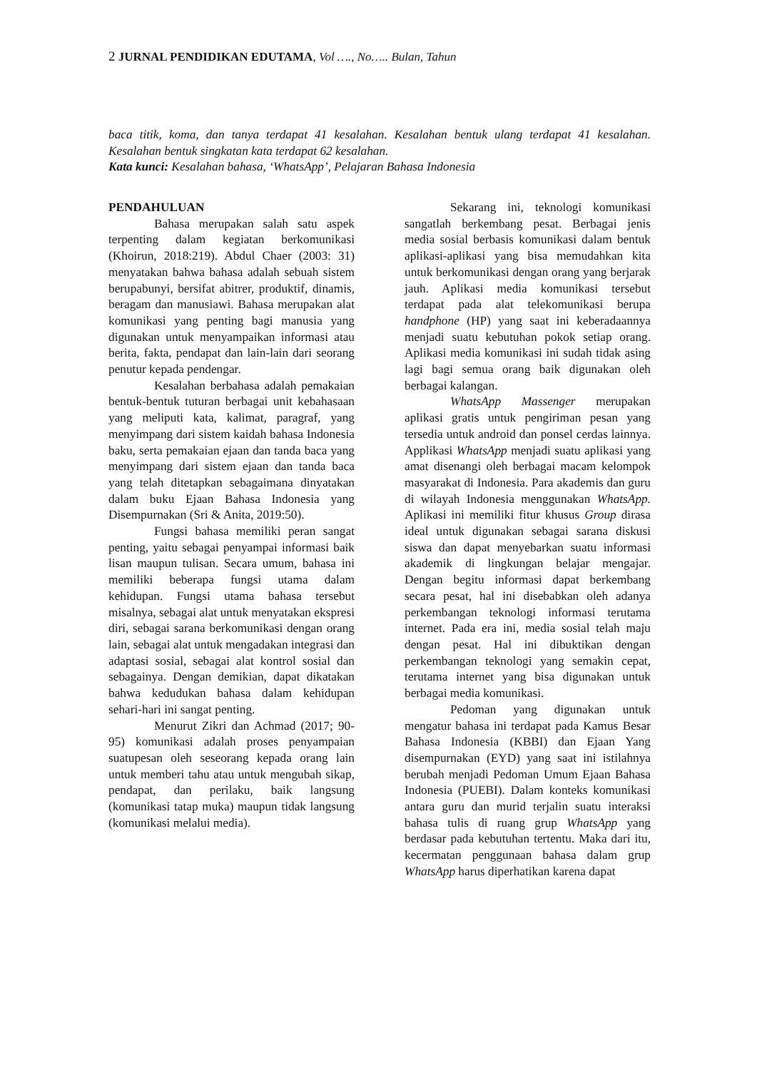2 JURNAL PENDIDIKAN EDUTAMA, Vol …., No….. Bulan, Tahun
baca titik, koma, dan tanya terdapat 41 kesalahan. Kesalahan bentuk ulang terdapat 41 kesalahan. Kesalahan bentuk singkatan kata terdapat 62 kesalahan.
Kata kunci: Kesalahan bahasa, ‘WhatsApp’, Pelajaran Bahasa Indonesia
PENDAHULUAN
Bahasa merupakan salah satu aspek terpenting dalam kegiatan berkomunikasi (Khoirun, 2018:219). Abdul Chaer (2003: 31) menyatakan bahwa bahasa adalah sebuah sistem berupabunyi, bersifat abitrer, produktif, dinamis, beragam dan manusiawi. Bahasa merupakan alat komunikasi yang penting bagi manusia yang digunakan untuk menyampaikan informasi atau berita, fakta, pendapat dan lain-lain dari seorang penutur kepada pendengar.
Kesalahan berbahasa adalah pemakaian bentuk-bentuk tuturan berbagai unit kebahasaan yang meliputi kata, kalimat, paragraf, yang menyimpang dari sistem kaidah bahasa Indonesia baku, serta pemakaian ejaan dan tanda baca yang menyimpang dari sistem ejaan dan tanda baca yang telah ditetapkan sebagaimana dinyatakan dalam buku Ejaan Bahasa Indonesia yang Disempurnakan (Sri & Anita, 2019:50).
Fungsi bahasa memiliki peran sangat penting, yaitu sebagai penyampai informasi baik lisan maupun tulisan. Secara umum, bahasa ini memiliki beberapa fungsi utama dalam kehidupan. Fungsi utama bahasa tersebut misalnya, sebagai alat untuk menyatakan ekspresi diri, sebagai sarana berkomunikasi dengan orang lain, sebagai alat untuk mengadakan integrasi dan adaptasi sosial, sebagai alat kontrol sosial dan sebagainya. Dengan demikian, dapat dikatakan bahwa kedudukan bahasa dalam kehidupan sehari-hari ini sangat penting.
Menurut Zikri dan Achmad (2017; 90-95) komunikasi adalah proses penyampaian suatupesan oleh seseorang kepada orang lain untuk memberi tahu atau untuk mengubah sikap, pendapat, dan perilaku, baik langsung (komunikasi tatap muka) maupun tidak langsung (komunikasi melalui media).
Sekarang ini, teknologi komunikasi sangatlah berkembang pesat. Berbagai jenis media sosial berbasis komunikasi dalam bentuk aplikasi-aplikasi yang bisa memudahkan kita untuk berkomunikasi dengan orang yang berjarak jauh. Aplikasi media komunikasi tersebut terdapat pada alat telekomunikasi berupa handphone (HP) yang saat ini keberadaannya menjadi suatu kebutuhan pokok setiap orang. Aplikasi media komunikasi ini sudah tidak asing lagi bagi semua orang baik digunakan oleh berbagai kalangan.
WhatsApp Massenger merupakan aplikasi gratis untuk pengiriman pesan yang tersedia untuk android dan ponsel cerdas lainnya. Applikasi WhatsApp menjadi suatu aplikasi yang amat disenangi oleh berbagai macam kelompok masyarakat di Indonesia. Para akademis dan guru di wilayah Indonesia menggunakan WhatsApp. Aplikasi ini memiliki fitur khusus Group dirasa ideal untuk digunakan sebagai sarana diskusi siswa dan dapat menyebarkan suatu informasi akademik di lingkungan belajar mengajar. Dengan begitu informasi dapat berkembang secara pesat, hal ini disebabkan oleh adanya perkembangan teknologi informasi terutama internet. Pada era ini, media sosial telah maju dengan pesat. Hal ini dibuktikan dengan perkembangan teknologi yang semakin cepat, terutama internet yang bisa digunakan untuk berbagai media komunikasi.
Pedoman yang digunakan untuk mengatur bahasa ini terdapat pada Kamus Besar Bahasa Indonesia (KBBI) dan Ejaan Yang disempurnakan (EYD) yang saat ini istilahnya berubah menjadi Pedoman Umum Ejaan Bahasa Indonesia (PUEBI). Dalam konteks komunikasi antara guru dan murid terjalin suatu interaksi bahasa tulis di ruang grup WhatsApp yang berdasar pada kebutuhan tertentu. Maka dari itu, kecermatan penggunaan bahasa dalam grup WhatsApp harus diperhatikan karena dapat